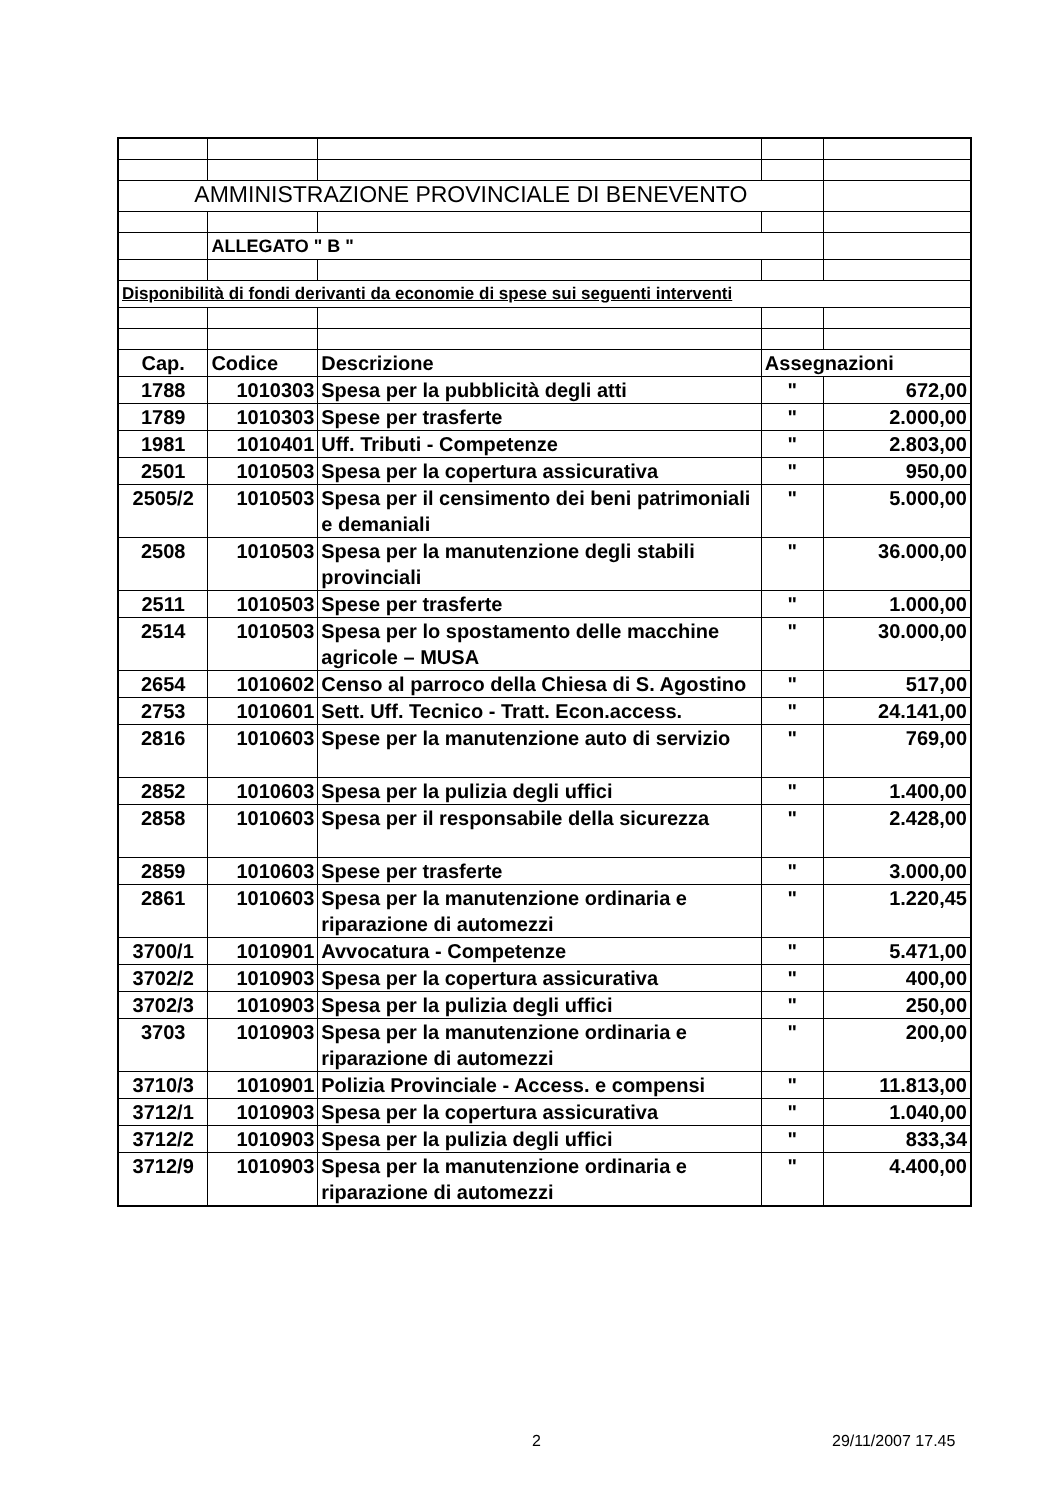| AMMINISTRAZIONE PROVINCIALE DI BENEVENTO | | | | |
| | ALLEGATO " B " | | | |
| Disponibilità di fondi derivanti da economie di spese sui seguenti interventi | | | | |
| Cap. | Codice | Descrizione | Assegnazioni | |
| 1788 | 1010303 | Spesa per la pubblicità degli atti | " | 672,00 |
| 1789 | 1010303 | Spese per trasferte | " | 2.000,00 |
| 1981 | 1010401 | Uff. Tributi - Competenze | " | 2.803,00 |
| 2501 | 1010503 | Spesa per la copertura assicurativa | " | 950,00 |
| 2505/2 | 1010503 | Spesa per il censimento dei beni patrimoniali e demaniali | " | 5.000,00 |
| 2508 | 1010503 | Spesa per la manutenzione degli stabili provinciali | " | 36.000,00 |
| 2511 | 1010503 | Spese per trasferte | " | 1.000,00 |
| 2514 | 1010503 | Spesa per lo spostamento delle macchine agricole – MUSA | " | 30.000,00 |
| 2654 | 1010602 | Censo al parroco della Chiesa di S. Agostino | " | 517,00 |
| 2753 | 1010601 | Sett. Uff. Tecnico - Tratt. Econ.access. | " | 24.141,00 |
| 2816 | 1010603 | Spese per la manutenzione auto di servizio | " | 769,00 |
| 2852 | 1010603 | Spesa per la pulizia degli uffici | " | 1.400,00 |
| 2858 | 1010603 | Spesa per il responsabile della sicurezza | " | 2.428,00 |
| 2859 | 1010603 | Spese per trasferte | " | 3.000,00 |
| 2861 | 1010603 | Spesa per la manutenzione ordinaria e riparazione di automezzi | " | 1.220,45 |
| 3700/1 | 1010901 | Avvocatura - Competenze | " | 5.471,00 |
| 3702/2 | 1010903 | Spesa per la copertura assicurativa | " | 400,00 |
| 3702/3 | 1010903 | Spesa per la pulizia degli uffici | " | 250,00 |
| 3703 | 1010903 | Spesa per la manutenzione ordinaria e riparazione di automezzi | " | 200,00 |
| 3710/3 | 1010901 | Polizia Provinciale - Access. e compensi | " | 11.813,00 |
| 3712/1 | 1010903 | Spesa per la copertura assicurativa | " | 1.040,00 |
| 3712/2 | 1010903 | Spesa per la pulizia degli uffici | " | 833,34 |
| 3712/9 | 1010903 | Spesa per la manutenzione ordinaria e riparazione di automezzi | " | 4.400,00 |
2 29/11/2007 17.45